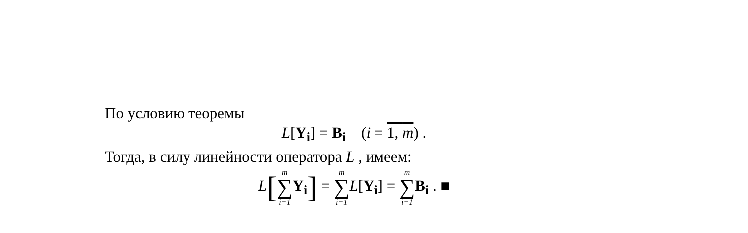По условию теоремы
L[Y<sub>i</sub>] = B<sub>i</sub> (i = 1, m) .
Тогда, в силу линейности оператора L , имеем:
L[m ∑ i=1 Y<sub>i</sub>] = m ∑ i=1 L[Y<sub>i</sub>] = m ∑ i=1 B<sub>i</sub> . ■